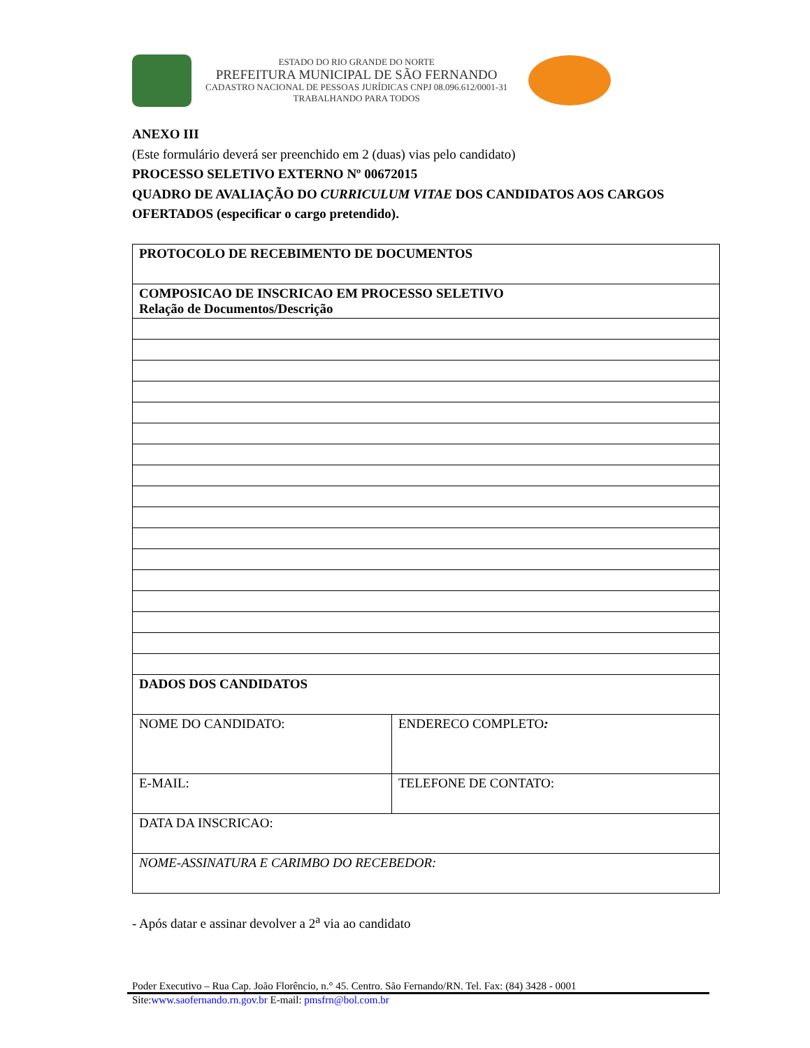ESTADO DO RIO GRANDE DO NORTE
PREFEITURA MUNICIPAL DE SÃO FERNANDO
CADASTRO NACIONAL DE PESSOAS JURÍDICAS CNPJ 08.096.612/0001-31
TRABALHANDO PARA TODOS
ANEXO III
(Este formulário deverá ser preenchido em 2 (duas) vias pelo candidato)
PROCESSO SELETIVO EXTERNO Nº 00672015
QUADRO DE AVALIAÇÃO DO CURRICULUM VITAE DOS CANDIDATOS AOS CARGOS OFERTADOS (especificar o cargo pretendido).
| PROTOCOLO DE RECEBIMENTO DE DOCUMENTOS | |
| COMPOSICAO DE INSCRICAO EM PROCESSO SELETIVO Relação de Documentos/Descrição | |
| DADOS DOS CANDIDATOS | |
| NOME DO CANDIDATO: | ENDERECO COMPLETO : |
| E-MAIL: | TELEFONE DE CONTATO: |
| DATA DA INSCRICAO: | |
| NOME-ASSINATURA E CARIMBO DO RECEBEDOR: | |
- Após datar e assinar devolver a 2<sup>a</sup> via ao candidato
Poder Executivo – Rua Cap. João Florêncio, n.° 45. Centro. São Fernando/RN. Tel. Fax: (84) 3428 - 0001
Site:www.saofernando.rn.gov.br E-mail: pmsfrn@bol.com.br